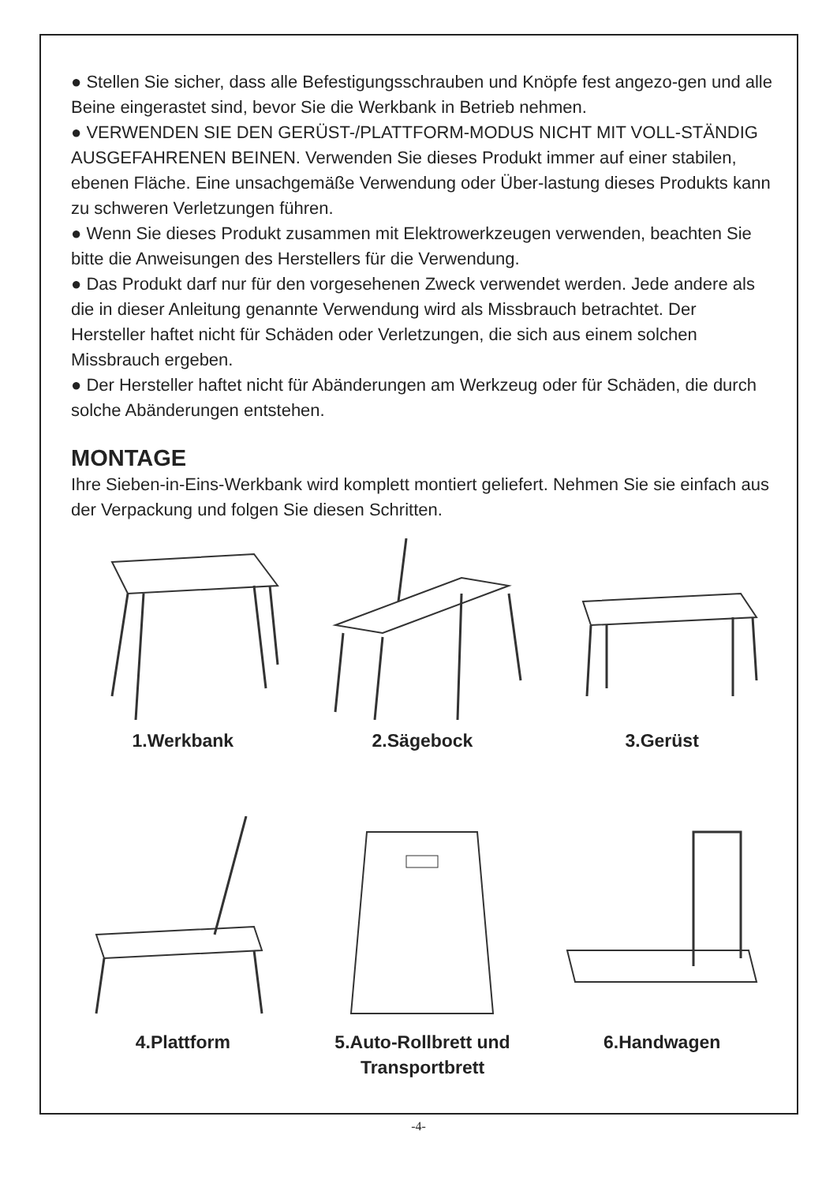● Stellen Sie sicher, dass alle Befestigungsschrauben und Knöpfe fest angezo-gen und alle Beine eingerastet sind, bevor Sie die Werkbank in Betrieb nehmen.
● VERWENDEN SIE DEN GERÜST-/PLATTFORM-MODUS NICHT MIT VOLL-STÄNDIG AUSGEFAHRENEN BEINEN. Verwenden Sie dieses Produkt immer auf einer stabilen, ebenen Fläche. Eine unsachgemäße Verwendung oder Über-lastung dieses Produkts kann zu schweren Verletzungen führen.
● Wenn Sie dieses Produkt zusammen mit Elektrowerkzeugen verwenden, beachten Sie bitte die Anweisungen des Herstellers für die Verwendung.
● Das Produkt darf nur für den vorgesehenen Zweck verwendet werden. Jede andere als die in dieser Anleitung genannte Verwendung wird als Missbrauch betrachtet. Der Hersteller haftet nicht für Schäden oder Verletzungen, die sich aus einem solchen Missbrauch ergeben.
● Der Hersteller haftet nicht für Abänderungen am Werkzeug oder für Schäden, die durch solche Abänderungen entstehen.
MONTAGE
Ihre Sieben-in-Eins-Werkbank wird komplett montiert geliefert. Nehmen Sie sie einfach aus der Verpackung und folgen Sie diesen Schritten.
1.Werkbank
2.Sägebock
3.Gerüst
4.Plattform
5.Auto-Rollbrett und Transportbrett
6.Handwagen
-4-